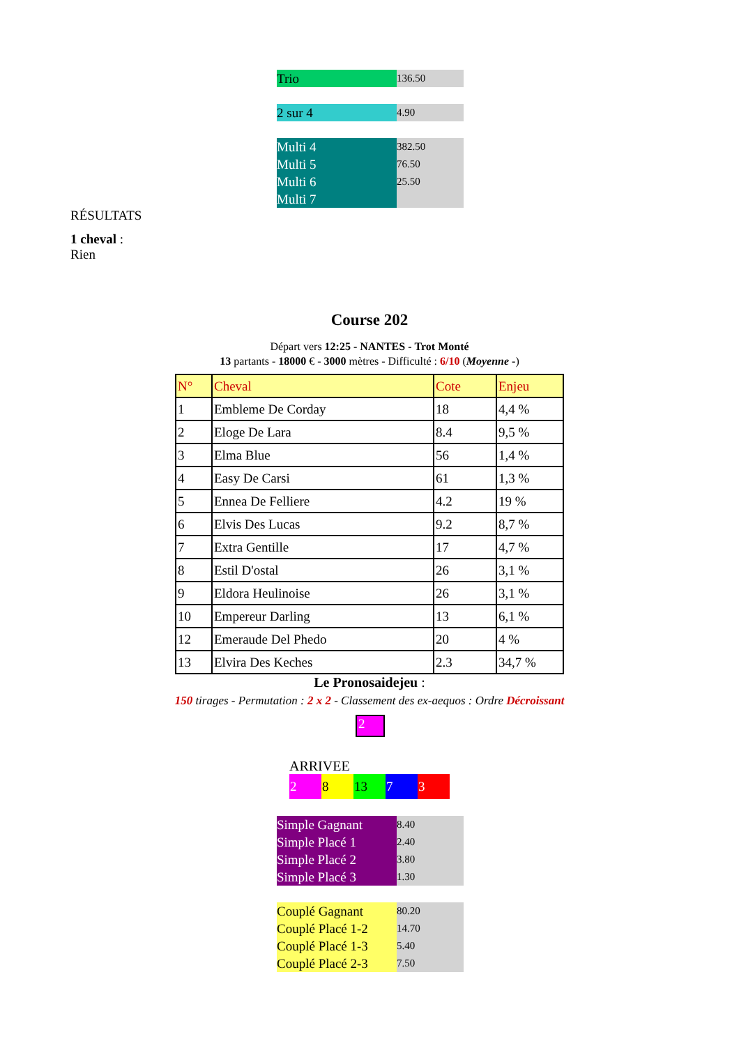| Trio | 136.50 |
| 2 sur 4 | 4.90 |
| Multi 4 Multi 5 Multi 6 Multi 7 | 382.50 76.50 25.50 |
RÉSULTATS
1 cheval :
Rien
Course 202
Départ vers 12:25 - NANTES - Trot Monté
13 partants - 18000 € - 3000 mètres - Difficulté : 6/10 (Moyenne -)
| N° | Cheval | Cote | Enjeu |
| --- | --- | --- | --- |
| 1 | Embleme De Corday | 18 | 4,4 % |
| 2 | Eloge De Lara | 8.4 | 9,5 % |
| 3 | Elma Blue | 56 | 1,4 % |
| 4 | Easy De Carsi | 61 | 1,3 % |
| 5 | Ennea De Felliere | 4.2 | 19 % |
| 6 | Elvis Des Lucas | 9.2 | 8,7 % |
| 7 | Extra Gentille | 17 | 4,7 % |
| 8 | Estil D'ostal | 26 | 3,1 % |
| 9 | Eldora Heulinoise | 26 | 3,1 % |
| 10 | Empereur Darling | 13 | 6,1 % |
| 12 | Emeraude Del Phedo | 20 | 4 % |
| 13 | Elvira Des Keches | 2.3 | 34,7 % |
Le Pronosaidejeu :
150 tirages - Permutation : 2 x 2 - Classement des ex-aequos : Ordre Décroissant
2
ARRIVEE
| 2 | 8 | 13 | 7 | 3 |
| Simple Gagnant Simple Placé 1 Simple Placé 2 Simple Placé 3 | 8.40 2.40 3.80 1.30 |
| Couplé Gagnant Couplé Placé 1-2 Couplé Placé 1-3 Couplé Placé 2-3 | 80.20 14.70 5.40 7.50 |